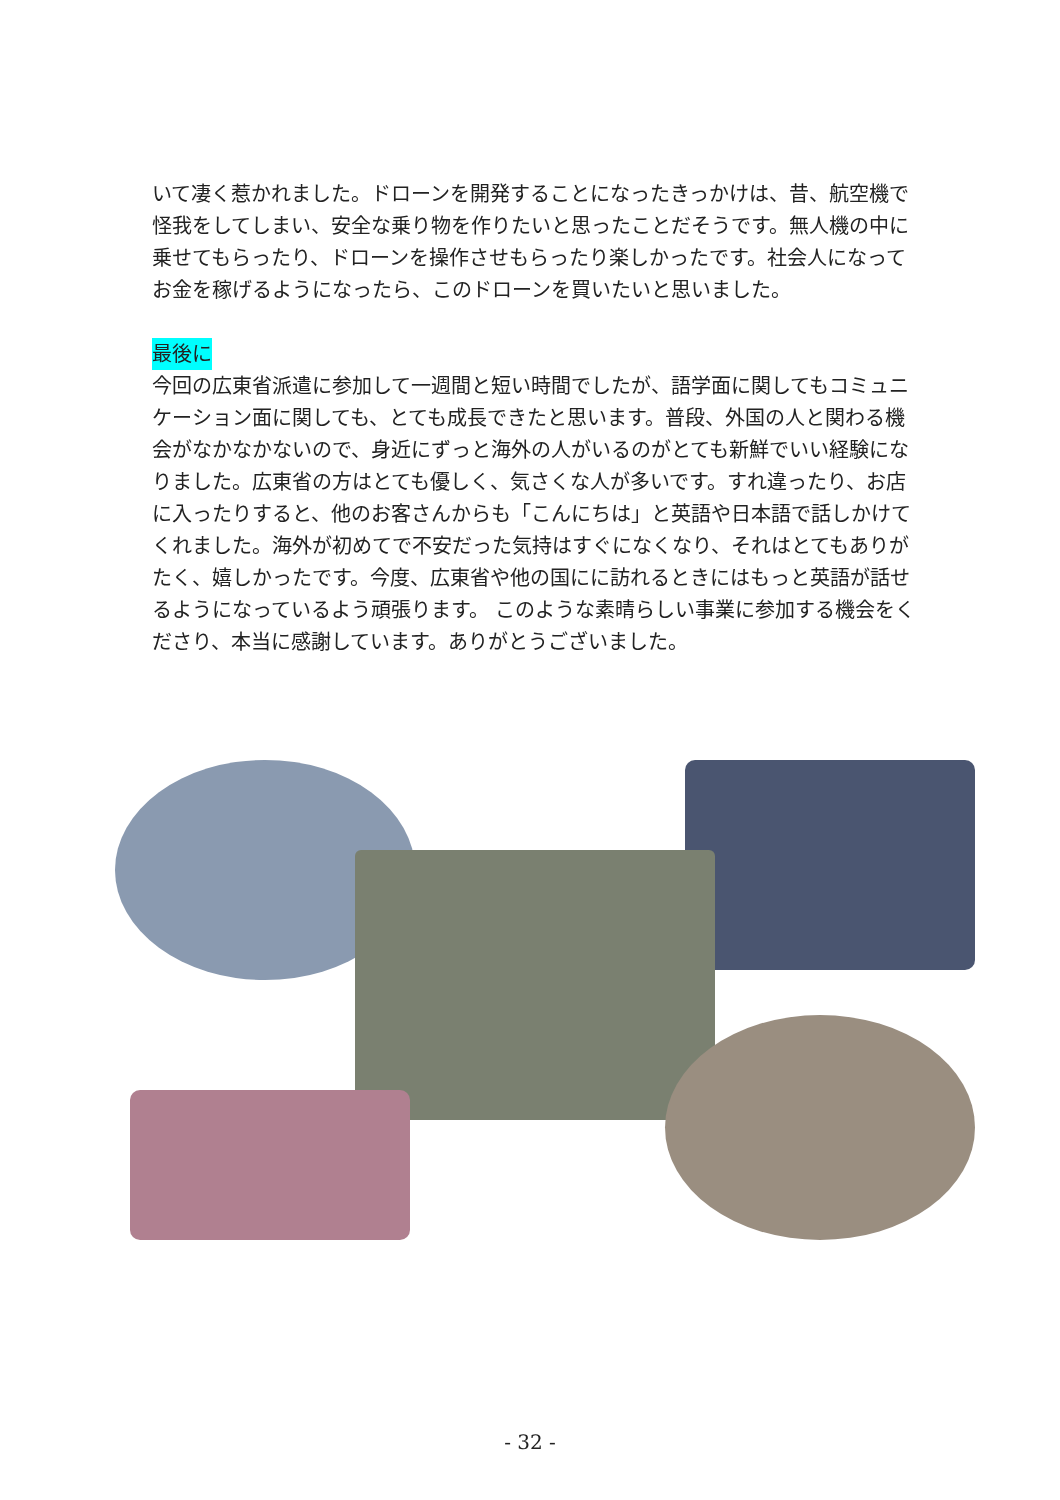いて凄く惹かれました。ドローンを開発することになったきっかけは、昔、航空機で怪我をしてしまい、安全な乗り物を作りたいと思ったことだそうです。無人機の中に乗せてもらったり、ドローンを操作させもらったり楽しかったです。社会人になってお金を稼げるようになったら、このドローンを買いたいと思いました。
最後に
今回の広東省派遣に参加して一週間と短い時間でしたが、語学面に関してもコミュニケーション面に関しても、とても成長できたと思います。普段、外国の人と関わる機会がなかなかないので、身近にずっと海外の人がいるのがとても新鮮でいい経験になりました。広東省の方はとても優しく、気さくな人が多いです。すれ違ったり、お店に入ったりすると、他のお客さんからも「こんにちは」と英語や日本語で話しかけてくれました。海外が初めてで不安だった気持はすぐになくなり、それはとてもありがたく、嬉しかったです。今度、広東省や他の国にに訪れるときにはもっと英語が話せるようになっているよう頑張ります。 このような素晴らしい事業に参加する機会をくださり、本当に感謝しています。ありがとうございました。
- 32 -